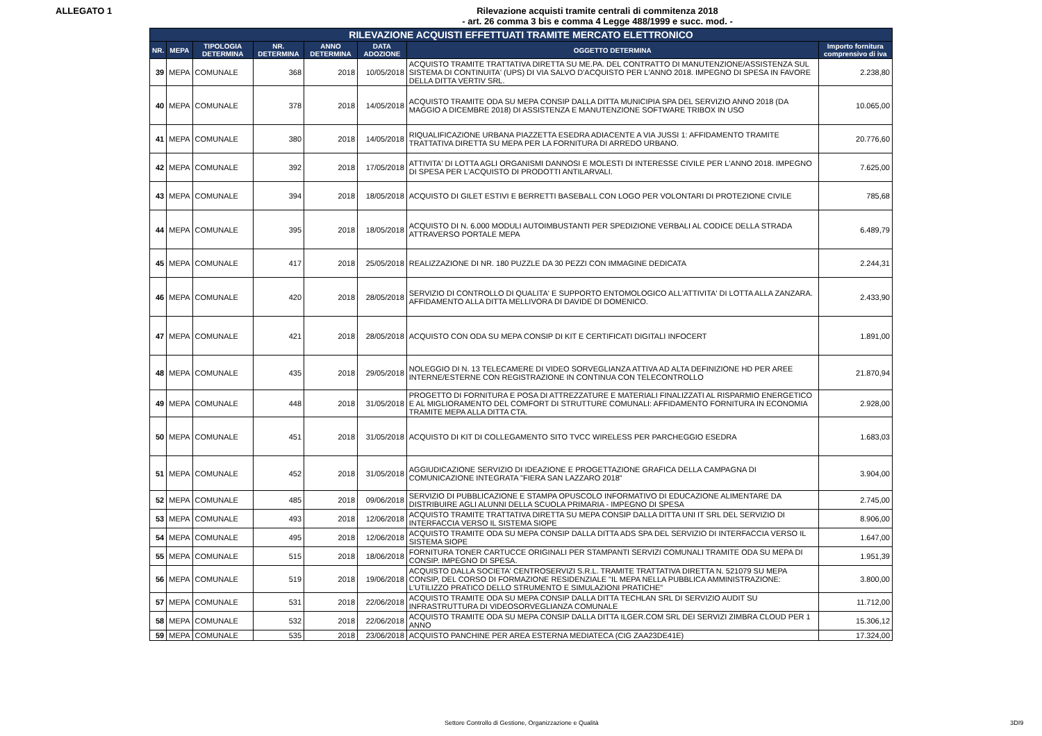ALLEGATO 1 Rilevazione acquisti tramite centrali di commitenza 2018
- art. 26 comma 3 bis e comma 4 Legge 488/1999 e succ. mod. -
| RILEVAZIONE ACQUISTI EFFETTUATI TRAMITE MERCATO ELETTRONICO | | | | | | | |
| --- | --- | --- | --- | --- | --- | --- | --- |
| NR. | MEPA | TIPOLOGIA DETERMINA | NR. DETERMINA | ANNO DETERMINA | DATA ADOZIONE | OGGETTO DETERMINA | Importo fornitura comprensivo di iva |
| 39 | MEPA | COMUNALE | 368 | 2018 | 10/05/2018 | ACQUISTO TRAMITE TRATTATIVA DIRETTA SU ME.PA. DEL CONTRATTO DI MANUTENZIONE/ASSISTENZA SUL SISTEMA DI CONTINUITA' (UPS) DI VIA SALVO D'ACQUISTO PER L'ANNO 2018. IMPEGNO DI SPESA IN FAVORE DELLA DITTA VERTIV SRL. | 2.238,80 |
| 40 | MEPA | COMUNALE | 378 | 2018 | 14/05/2018 | ACQUISTO TRAMITE ODA SU MEPA CONSIP DALLA DITTA MUNICIPIA SPA DEL SERVIZIO ANNO 2018 (DA MAGGIO A DICEMBRE 2018) DI ASSISTENZA E MANUTENZIONE SOFTWARE TRIBOX IN USO | 10.065,00 |
| 41 | MEPA | COMUNALE | 380 | 2018 | 14/05/2018 | RIQUALIFICAZIONE URBANA PIAZZETTA ESEDRA ADIACENTE A VIA JUSSI 1: AFFIDAMENTO TRAMITE TRATTATIVA DIRETTA SU MEPA PER LA FORNITURA DI ARREDO URBANO. | 20.776,60 |
| 42 | MEPA | COMUNALE | 392 | 2018 | 17/05/2018 | ATTIVITA' DI LOTTA AGLI ORGANISMI DANNOSI E MOLESTI DI INTERESSE CIVILE PER L'ANNO 2018. IMPEGNO DI SPESA PER L'ACQUISTO DI PRODOTTI ANTILARVALI. | 7.625,00 |
| 43 | MEPA | COMUNALE | 394 | 2018 | 18/05/2018 | ACQUISTO DI GILET ESTIVI E BERRETTI BASEBALL CON LOGO PER VOLONTARI DI PROTEZIONE CIVILE | 785,68 |
| 44 | MEPA | COMUNALE | 395 | 2018 | 18/05/2018 | ACQUISTO DI N. 6.000 MODULI AUTOIMBUSTANTI PER SPEDIZIONE VERBALI AL CODICE DELLA STRADA ATTRAVERSO PORTALE MEPA | 6.489,79 |
| 45 | MEPA | COMUNALE | 417 | 2018 | 25/05/2018 | REALIZZAZIONE DI NR. 180 PUZZLE DA 30 PEZZI CON IMMAGINE DEDICATA | 2.244,31 |
| 46 | MEPA | COMUNALE | 420 | 2018 | 28/05/2018 | SERVIZIO DI CONTROLLO DI QUALITA' E SUPPORTO ENTOMOLOGICO ALL'ATTIVITA' DI LOTTA ALLA ZANZARA. AFFIDAMENTO ALLA DITTA MELLIVORA DI DAVIDE DI DOMENICO. | 2.433,90 |
| 47 | MEPA | COMUNALE | 421 | 2018 | 28/05/2018 | ACQUISTO CON ODA SU MEPA CONSIP DI KIT E CERTIFICATI DIGITALI INFOCERT | 1.891,00 |
| 48 | MEPA | COMUNALE | 435 | 2018 | 29/05/2018 | NOLEGGIO DI N. 13 TELECAMERE DI VIDEO SORVEGLIANZA ATTIVA AD ALTA DEFINIZIONE HD PER AREE INTERNE/ESTERNE CON REGISTRAZIONE IN CONTINUA CON TELECONTROLLO | 21.870,94 |
| 49 | MEPA | COMUNALE | 448 | 2018 | 31/05/2018 | PROGETTO DI FORNITURA E POSA DI ATTREZZATURE E MATERIALI FINALIZZATI AL RISPARMIO ENERGETICO E AL MIGLIORAMENTO DEL COMFORT DI STRUTTURE COMUNALI: AFFIDAMENTO FORNITURA IN ECONOMIA TRAMITE MEPA ALLA DITTA CTA. | 2.928,00 |
| 50 | MEPA | COMUNALE | 451 | 2018 | 31/05/2018 | ACQUISTO DI KIT DI COLLEGAMENTO SITO TVCC WIRELESS PER PARCHEGGIO ESEDRA | 1.683,03 |
| 51 | MEPA | COMUNALE | 452 | 2018 | 31/05/2018 | AGGIUDICAZIONE SERVIZIO DI IDEAZIONE E PROGETTAZIONE GRAFICA DELLA CAMPAGNA DI COMUNICAZIONE INTEGRATA "FIERA SAN LAZZARO 2018" | 3.904,00 |
| 52 | MEPA | COMUNALE | 485 | 2018 | 09/06/2018 | SERVIZIO DI PUBBLICAZIONE E STAMPA OPUSCOLO INFORMATIVO DI EDUCAZIONE ALIMENTARE DA DISTRIBUIRE AGLI ALUNNI DELLA SCUOLA PRIMARIA - IMPEGNO DI SPESA | 2.745,00 |
| 53 | MEPA | COMUNALE | 493 | 2018 | 12/06/2018 | ACQUISTO TRAMITE TRATTATIVA DIRETTA SU MEPA CONSIP DALLA DITTA UNI IT SRL DEL SERVIZIO DI INTERFACCIA VERSO IL SISTEMA SIOPE | 8.906,00 |
| 54 | MEPA | COMUNALE | 495 | 2018 | 12/06/2018 | ACQUISTO TRAMITE ODA SU MEPA CONSIP DALLA DITTA ADS SPA DEL SERVIZIO DI INTERFACCIA VERSO IL SISTEMA SIOPE | 1.647,00 |
| 55 | MEPA | COMUNALE | 515 | 2018 | 18/06/2018 | FORNITURA TONER CARTUCCE ORIGINALI PER STAMPANTI SERVIZI COMUNALI TRAMITE ODA SU MEPA DI CONSIP. IMPEGNO DI SPESA. | 1.951,39 |
| 56 | MEPA | COMUNALE | 519 | 2018 | 19/06/2018 | ACQUISTO DALLA SOCIETA' CENTROSERVIZI S.R.L. TRAMITE TRATTATIVA DIRETTA N. 521079 SU MEPA CONSIP, DEL CORSO DI FORMAZIONE RESIDENZIALE "IL MEPA NELLA PUBBLICA AMMINISTRAZIONE: L'UTILIZZO PRATICO DELLO STRUMENTO E SIMULAZIONI PRATICHE" | 3.800,00 |
| 57 | MEPA | COMUNALE | 531 | 2018 | 22/06/2018 | ACQUISTO TRAMITE ODA SU MEPA CONSIP DALLA DITTA TECHLAN SRL DI SERVIZIO AUDIT SU INFRASTRUTTURA DI VIDEOSORVEGLIANZA COMUNALE | 11.712,00 |
| 58 | MEPA | COMUNALE | 532 | 2018 | 22/06/2018 | ACQUISTO TRAMITE ODA SU MEPA CONSIP DALLA DITTA ILGER.COM SRL DEI SERVIZI ZIMBRA CLOUD PER 1 ANNO | 15.306,12 |
| 59 | MEPA | COMUNALE | 535 | 2018 | 23/06/2018 | ACQUISTO PANCHINE PER AREA ESTERNA MEDIATECA (CIG ZAA23DE41E) | 17.324,00 |
Settore Controllo di Gestione, Organizzazione e Qualità 3DI9